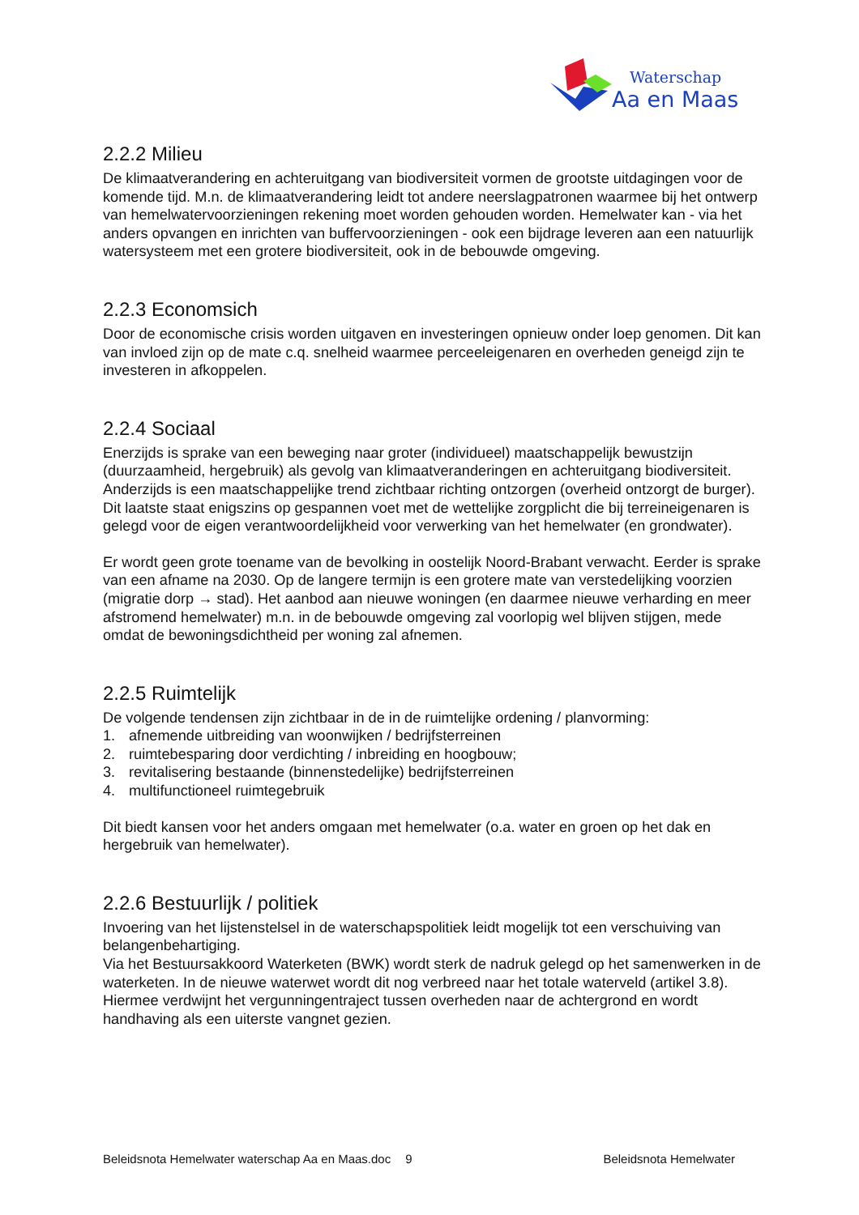Waterschap
Aa en Maas
2.2.2 Milieu
De klimaatverandering en achteruitgang van biodiversiteit vormen de grootste uitdagingen voor de komende tijd. M.n. de klimaatverandering leidt tot andere neerslagpatronen waarmee bij het ontwerp van hemelwatervoorzieningen rekening moet worden gehouden worden. Hemelwater kan - via het anders opvangen en inrichten van buffervoorzieningen - ook een bijdrage leveren aan een natuurlijk watersysteem met een grotere biodiversiteit, ook in de bebouwde omgeving.
2.2.3 Economsich
Door de economische crisis worden uitgaven en investeringen opnieuw onder loep genomen. Dit kan van invloed zijn op de mate c.q. snelheid waarmee perceeleigenaren en overheden geneigd zijn te investeren in afkoppelen.
2.2.4 Sociaal
Enerzijds is sprake van een beweging naar groter (individueel) maatschappelijk bewustzijn (duurzaamheid, hergebruik) als gevolg van klimaatveranderingen en achteruitgang biodiversiteit.
Anderzijds is een maatschappelijke trend zichtbaar richting ontzorgen (overheid ontzorgt de burger). Dit laatste staat enigszins op gespannen voet met de wettelijke zorgplicht die bij terreineigenaren is gelegd voor de eigen verantwoordelijkheid voor verwerking van het hemelwater (en grondwater).
Er wordt geen grote toename van de bevolking in oostelijk Noord-Brabant verwacht. Eerder is sprake van een afname na 2030. Op de langere termijn is een grotere mate van verstedelijking voorzien (migratie dorp → stad). Het aanbod aan nieuwe woningen (en daarmee nieuwe verharding en meer afstromend hemelwater) m.n. in de bebouwde omgeving zal voorlopig wel blijven stijgen, mede omdat de bewoningsdichtheid per woning zal afnemen.
2.2.5 Ruimtelijk
De volgende tendensen zijn zichtbaar in de in de ruimtelijke ordening / planvorming:
1. afnemende uitbreiding van woonwijken / bedrijfsterreinen
2. ruimtebesparing door verdichting / inbreiding en hoogbouw;
3. revitalisering bestaande (binnenstedelijke) bedrijfsterreinen
4. multifunctioneel ruimtegebruik
Dit biedt kansen voor het anders omgaan met hemelwater (o.a. water en groen op het dak en hergebruik van hemelwater).
2.2.6 Bestuurlijk / politiek
Invoering van het lijstenstelsel in de waterschapspolitiek leidt mogelijk tot een verschuiving van belangenbehartiging.
Via het Bestuursakkoord Waterketen (BWK) wordt sterk de nadruk gelegd op het samenwerken in de waterketen. In de nieuwe waterwet wordt dit nog verbreed naar het totale waterveld (artikel 3.8). Hiermee verdwijnt het vergunningentraject tussen overheden naar de achtergrond en wordt handhaving als een uiterste vangnet gezien.
Beleidsnota Hemelwater waterschap Aa en Maas.doc 9 Beleidsnota Hemelwater